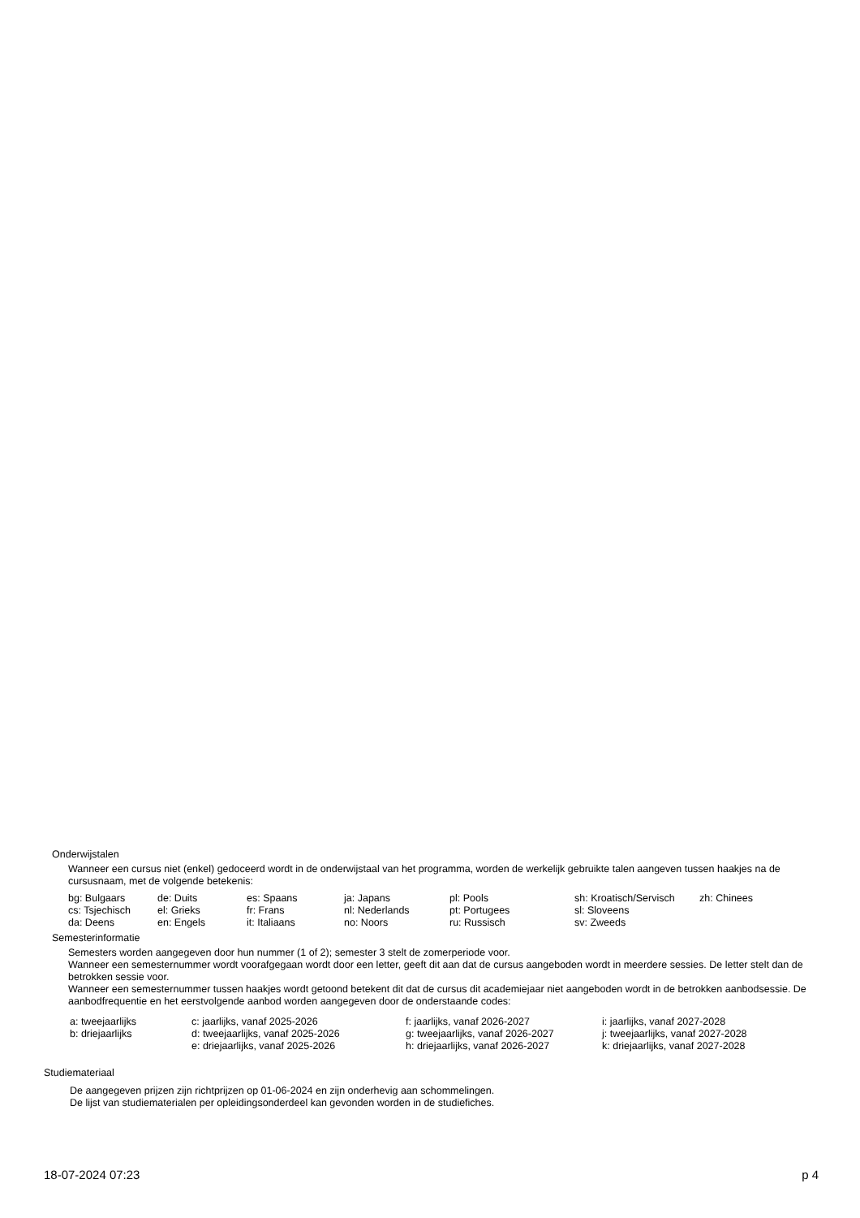Onderwijstalen
Wanneer een cursus niet (enkel) gedoceerd wordt in de onderwijstaal van het programma, worden de werkelijk gebruikte talen aangeven tussen haakjes na de cursusnaam, met de volgende betekenis:
| bg: Bulgaars | de: Duits | es: Spaans | ja: Japans | pl: Pools | sh: Kroatisch/Servisch | zh: Chinees |
| cs: Tsjechisch | el: Grieks | fr: Frans | nl: Nederlands | pt: Portugees | sl: Sloveens | |
| da: Deens | en: Engels | it: Italiaans | no: Noors | ru: Russisch | sv: Zweeds | |
Semesterinformatie
Semesters worden aangegeven door hun nummer (1 of 2); semester 3 stelt de zomerperiode voor.
Wanneer een semesternummer wordt voorafgegaan wordt door een letter, geeft dit aan dat de cursus aangeboden wordt in meerdere sessies. De letter stelt dan de betrokken sessie voor.
Wanneer een semesternummer tussen haakjes wordt getoond betekent dit dat de cursus dit academiejaar niet aangeboden wordt in de betrokken aanbodsessie. De aanbodfrequentie en het eerstvolgende aanbod worden aangegeven door de onderstaande codes:
| a: tweejaarlijks | c: jaarlijks, vanaf 2025-2026 | f: jaarlijks, vanaf 2026-2027 | i: jaarlijks, vanaf 2027-2028 |
| b: driejaarlijks | d: tweejaarlijks, vanaf 2025-2026 | g: tweejaarlijks, vanaf 2026-2027 | j: tweejaarlijks, vanaf 2027-2028 |
| | e: driejaarlijks, vanaf 2025-2026 | h: driejaarlijks, vanaf 2026-2027 | k: driejaarlijks, vanaf 2027-2028 |
Studiemateriaal
De aangegeven prijzen zijn richtprijzen op 01-06-2024 en zijn onderhevig aan schommelingen.
De lijst van studiematerialen per opleidingsonderdeel kan gevonden worden in de studiefiches.
18-07-2024 07:23 p 4